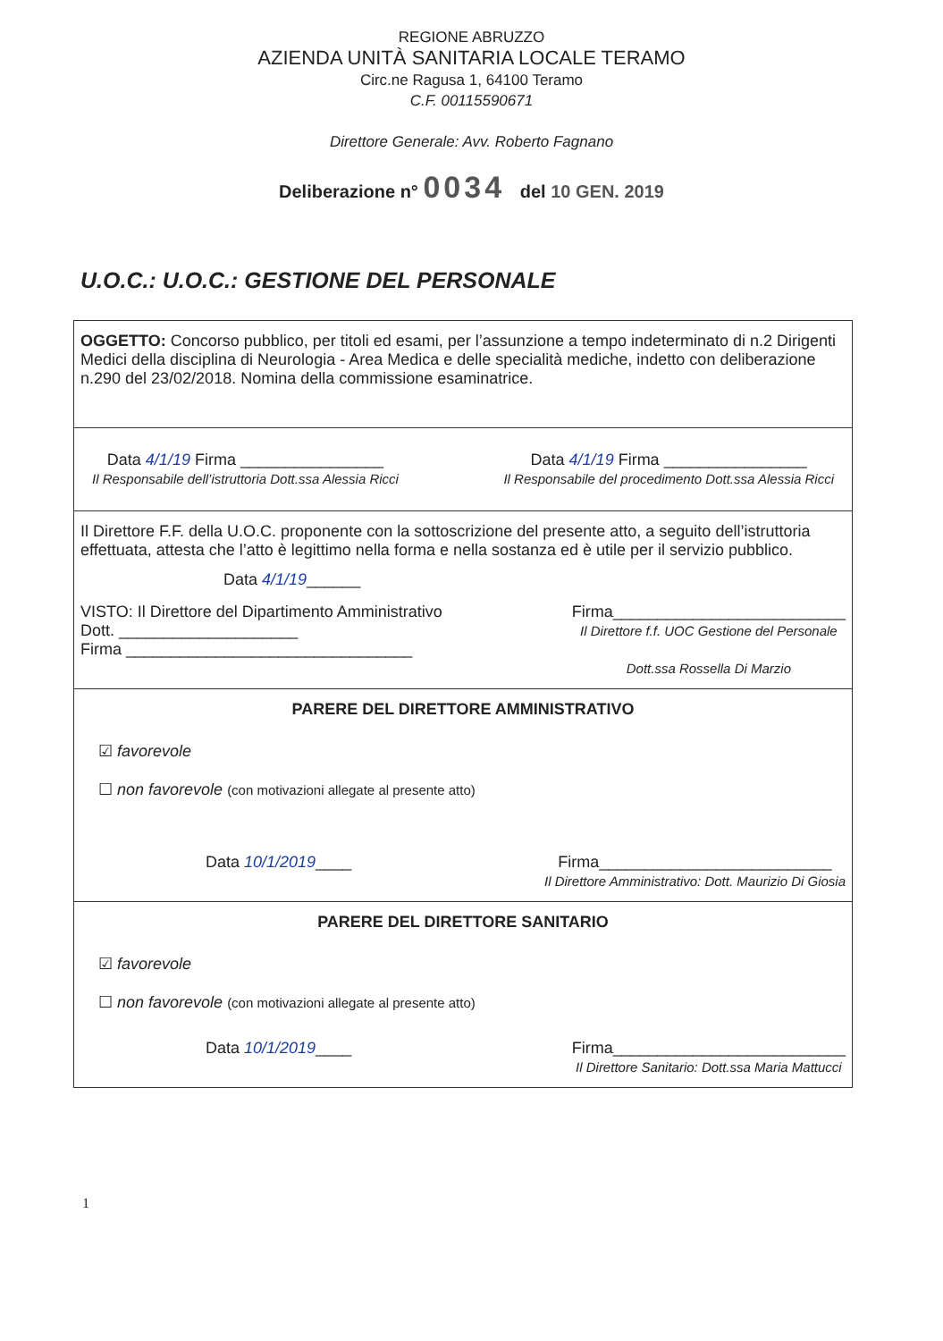REGIONE ABRUZZO
AZIENDA UNITÀ SANITARIA LOCALE TERAMO
Circ.ne Ragusa 1, 64100 Teramo
C.F. 00115590671
Direttore Generale: Avv. Roberto Fagnano
Deliberazione n° 0034 del 10 GEN. 2019
U.O.C.: U.O.C.: GESTIONE DEL PERSONALE
OGGETTO: Concorso pubblico, per titoli ed esami, per l’assunzione a tempo indeterminato di n.2 Dirigenti Medici della disciplina di Neurologia - Area Medica e delle specialità mediche, indetto con deliberazione n.290 del 23/02/2018. Nomina della commissione esaminatrice.
Data 4/1/19 Firma ________________
Il Responsabile dell’istruttoria Dott.ssa Alessia Ricci
Data 4/1/19 Firma ________________
Il Responsabile del procedimento Dott.ssa Alessia Ricci
Il Direttore F.F. della U.O.C. proponente con la sottoscrizione del presente atto, a seguito dell’istruttoria effettuata, attesta che l’atto è legittimo nella forma e nella sostanza ed è utile per il servizio pubblico.
Data 4/1/19______
VISTO: Il Direttore del Dipartimento Amministrativo
Dott. ____________________
Firma ________________________________
Firma__________________________
Il Direttore f.f. UOC Gestione del Personale
Dott.ssa Rossella Di Marzio
PARERE DEL DIRETTORE AMMINISTRATIVO
☑ favorevole
☐ non favorevole (con motivazioni allegate al presente atto)
Data 10/1/2019____ Firma__________________________
Il Direttore Amministrativo: Dott. Maurizio Di Giosia
PARERE DEL DIRETTORE SANITARIO
☑ favorevole
☐ non favorevole (con motivazioni allegate al presente atto)
Data 10/1/2019____ Firma__________________________
Il Direttore Sanitario: Dott.ssa Maria Mattucci
1